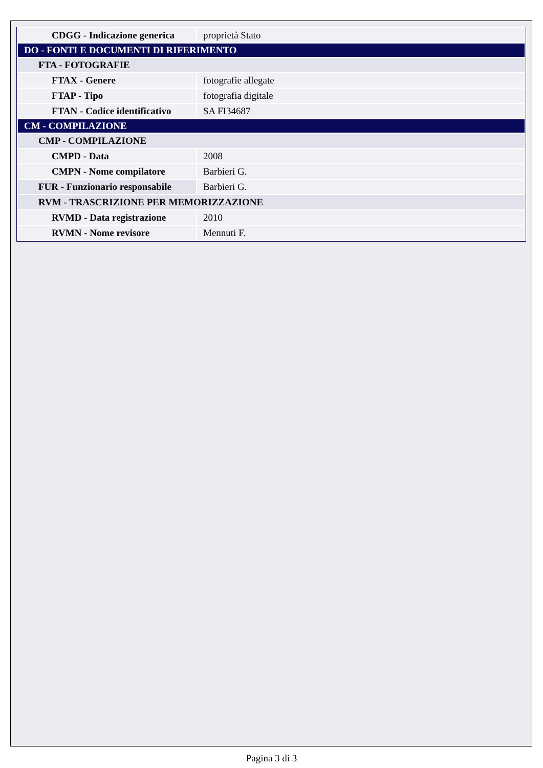| CDGG - Indicazione generica | proprietà Stato |
| DO - FONTI E DOCUMENTI DI RIFERIMENTO | |
| FTA - FOTOGRAFIE | |
| FTAX - Genere | fotografie allegate |
| FTAP - Tipo | fotografia digitale |
| FTAN - Codice identificativo | SA FI34687 |
| CM - COMPILAZIONE | |
| CMP - COMPILAZIONE | |
| CMPD - Data | 2008 |
| CMPN - Nome compilatore | Barbieri G. |
| FUR - Funzionario responsabile | Barbieri G. |
| RVM - TRASCRIZIONE PER MEMORIZZAZIONE | |
| RVMD - Data registrazione | 2010 |
| RVMN - Nome revisore | Mennuti F. |
Pagina 3 di 3